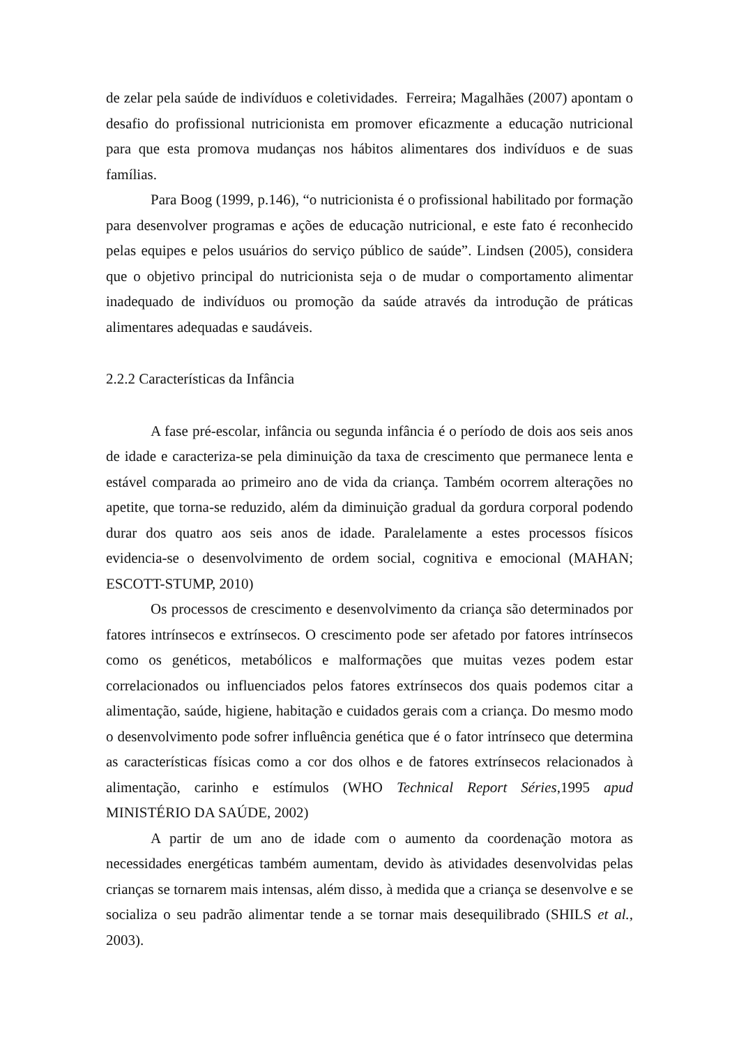de zelar pela saúde de indivíduos e coletividades. Ferreira; Magalhães (2007) apontam o desafio do profissional nutricionista em promover eficazmente a educação nutricional para que esta promova mudanças nos hábitos alimentares dos indivíduos e de suas famílias.
Para Boog (1999, p.146), “o nutricionista é o profissional habilitado por formação para desenvolver programas e ações de educação nutricional, e este fato é reconhecido pelas equipes e pelos usuários do serviço público de saúde”. Lindsen (2005), considera que o objetivo principal do nutricionista seja o de mudar o comportamento alimentar inadequado de indivíduos ou promoção da saúde através da introdução de práticas alimentares adequadas e saudáveis.
2.2.2 Características da Infância
A fase pré-escolar, infância ou segunda infância é o período de dois aos seis anos de idade e caracteriza-se pela diminuição da taxa de crescimento que permanece lenta e estável comparada ao primeiro ano de vida da criança. Também ocorrem alterações no apetite, que torna-se reduzido, além da diminuição gradual da gordura corporal podendo durar dos quatro aos seis anos de idade. Paralelamente a estes processos físicos evidencia-se o desenvolvimento de ordem social, cognitiva e emocional (MAHAN; ESCOTT-STUMP, 2010)
Os processos de crescimento e desenvolvimento da criança são determinados por fatores intrínsecos e extrínsecos. O crescimento pode ser afetado por fatores intrínsecos como os genéticos, metabólicos e malformações que muitas vezes podem estar correlacionados ou influenciados pelos fatores extrínsecos dos quais podemos citar a alimentação, saúde, higiene, habitação e cuidados gerais com a criança. Do mesmo modo o desenvolvimento pode sofrer influência genética que é o fator intrínseco que determina as características físicas como a cor dos olhos e de fatores extrínsecos relacionados à alimentação, carinho e estímulos (WHO Technical Report Séries,1995 apud MINISTÉRIO DA SAÚDE, 2002)
A partir de um ano de idade com o aumento da coordenação motora as necessidades energéticas também aumentam, devido às atividades desenvolvidas pelas crianças se tornarem mais intensas, além disso, à medida que a criança se desenvolve e se socializa o seu padrão alimentar tende a se tornar mais desequilibrado (SHILS et al., 2003).